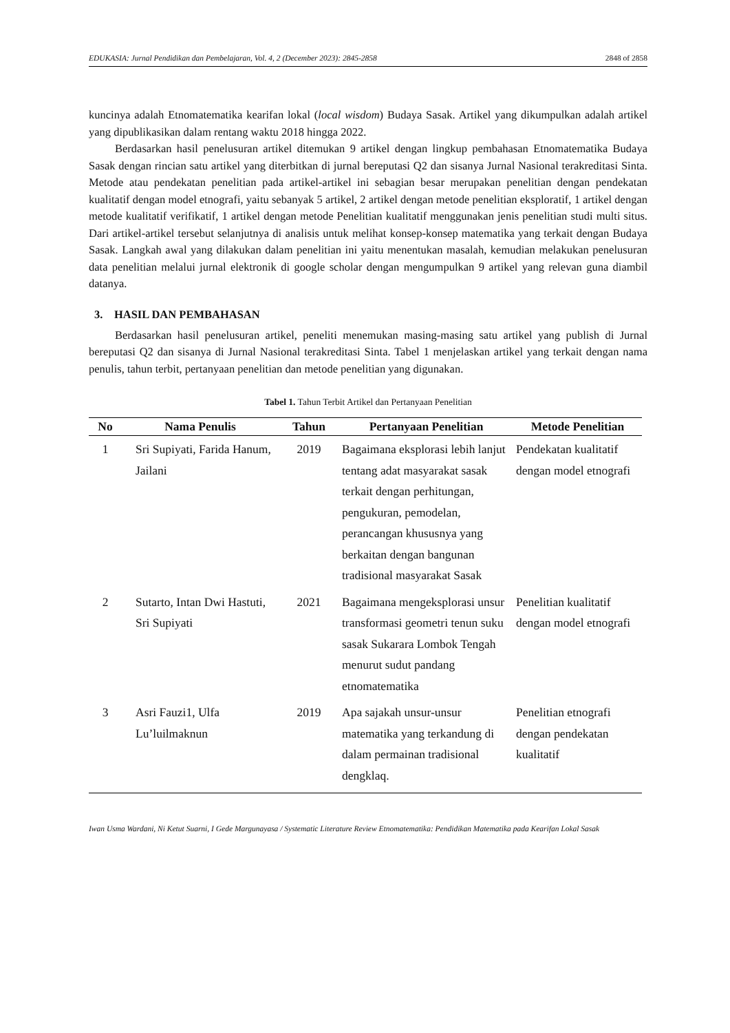EDUKASIA: Jurnal Pendidikan dan Pembelajaran, Vol. 4, 2 (December 2023): 2845-2858 2848 of 2858
kuncinya adalah Etnomatematika kearifan lokal (local wisdom) Budaya Sasak. Artikel yang dikumpulkan adalah artikel yang dipublikasikan dalam rentang waktu 2018 hingga 2022.
Berdasarkan hasil penelusuran artikel ditemukan 9 artikel dengan lingkup pembahasan Etnomatematika Budaya Sasak dengan rincian satu artikel yang diterbitkan di jurnal bereputasi Q2 dan sisanya Jurnal Nasional terakreditasi Sinta. Metode atau pendekatan penelitian pada artikel-artikel ini sebagian besar merupakan penelitian dengan pendekatan kualitatif dengan model etnografi, yaitu sebanyak 5 artikel, 2 artikel dengan metode penelitian eksploratif, 1 artikel dengan metode kualitatif verifikatif, 1 artikel dengan metode Penelitian kualitatif menggunakan jenis penelitian studi multi situs. Dari artikel-artikel tersebut selanjutnya di analisis untuk melihat konsep-konsep matematika yang terkait dengan Budaya Sasak. Langkah awal yang dilakukan dalam penelitian ini yaitu menentukan masalah, kemudian melakukan penelusuran data penelitian melalui jurnal elektronik di google scholar dengan mengumpulkan 9 artikel yang relevan guna diambil datanya.
3. HASIL DAN PEMBAHASAN
Berdasarkan hasil penelusuran artikel, peneliti menemukan masing-masing satu artikel yang publish di Jurnal bereputasi Q2 dan sisanya di Jurnal Nasional terakreditasi Sinta. Tabel 1 menjelaskan artikel yang terkait dengan nama penulis, tahun terbit, pertanyaan penelitian dan metode penelitian yang digunakan.
Tabel 1. Tahun Terbit Artikel dan Pertanyaan Penelitian
| No | Nama Penulis | Tahun | Pertanyaan Penelitian | Metode Penelitian |
| --- | --- | --- | --- | --- |
| 1 | Sri Supiyati, Farida Hanum, Jailani | 2019 | Bagaimana eksplorasi lebih lanjut tentang adat masyarakat sasak terkait dengan perhitungan, pengukuran, pemodelan, perancangan khususnya yang berkaitan dengan bangunan tradisional masyarakat Sasak | Pendekatan kualitatif dengan model etnografi |
| 2 | Sutarto, Intan Dwi Hastuti, Sri Supiyati | 2021 | Bagaimana mengeksplorasi unsur transformasi geometri tenun suku sasak Sukarara Lombok Tengah menurut sudut pandang etnomatematika | Penelitian kualitatif dengan model etnografi |
| 3 | Asri Fauzi1, Ulfa Lu’luilmaknun | 2019 | Apa sajakah unsur-unsur matematika yang terkandung di dalam permainan tradisional dengklaq. | Penelitian etnografi dengan pendekatan kualitatif |
Iwan Usma Wardani, Ni Ketut Suarni, I Gede Margunayasa / Systematic Literature Review Etnomatematika: Pendidikan Matematika pada Kearifan Lokal Sasak